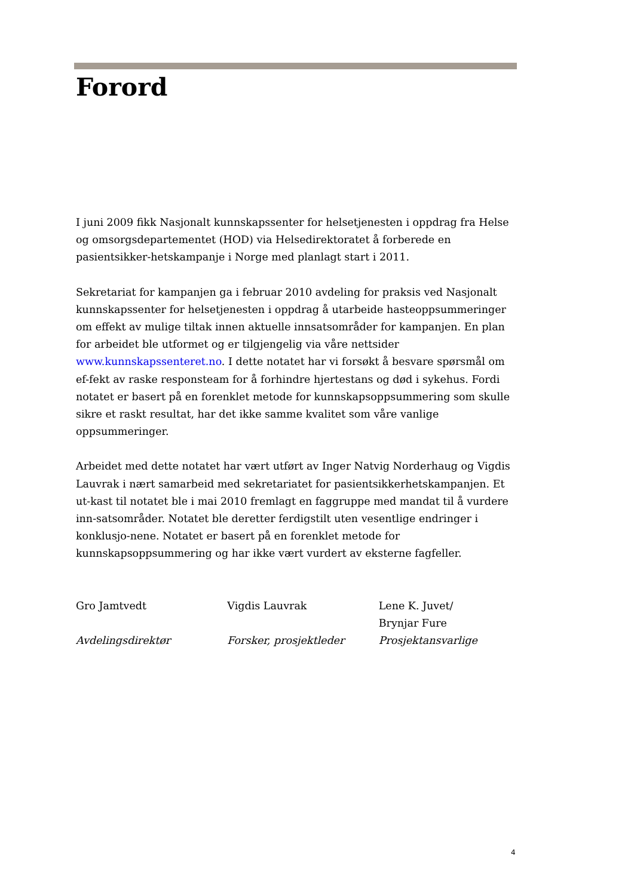Forord
I juni 2009 fikk Nasjonalt kunnskapssenter for helsetjenesten i oppdrag fra Helse og omsorgsdepartementet (HOD) via Helsedirektoratet å forberede en pasientsikker-hetskampanje i Norge med planlagt start i 2011.
Sekretariat for kampanjen ga i februar 2010 avdeling for praksis ved Nasjonalt kunnskapssenter for helsetjenesten i oppdrag å utarbeide hasteoppsummeringer om effekt av mulige tiltak innen aktuelle innsatsområder for kampanjen. En plan for arbeidet ble utformet og er tilgjengelig via våre nettsider www.kunnskapssenteret.no. I dette notatet har vi forsøkt å besvare spørsmål om ef-fekt av raske responsteam for å forhindre hjertestans og død i sykehus. Fordi notatet er basert på en forenklet metode for kunnskapsoppsummering som skulle sikre et raskt resultat, har det ikke samme kvalitet som våre vanlige oppsummeringer.
Arbeidet med dette notatet har vært utført av Inger Natvig Norderhaug og Vigdis Lauvrak i nært samarbeid med sekretariatet for pasientsikkerhetskampanjen. Et ut-kast til notatet ble i mai 2010 fremlagt en faggruppe med mandat til å vurdere inn-satsområder. Notatet ble deretter ferdigstilt uten vesentlige endringer i konklusjo-nene. Notatet er basert på en forenklet metode for kunnskapsoppsummering og har ikke vært vurdert av eksterne fagfeller.
Gro Jamtvedt
Avdelingsdirektør
Vigdis Lauvrak
Forsker, prosjektleder
Lene K. Juvet/
Brynjar Fure
Prosjektansvarlige
4